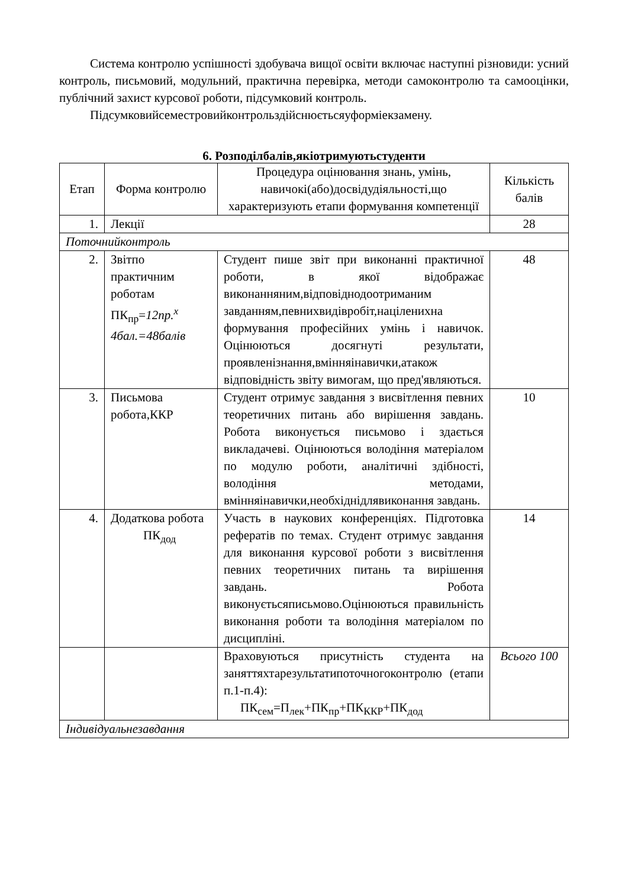Система контролю успішності здобувача вищої освіти включає наступні різновиди: усний контроль, письмовий, модульний, практична перевірка, методи самоконтролю та самооцінки, публічний захист курсової роботи, підсумковий контроль.
Підсумковийсеместровийконтрольздійснюєтьсяуформіекзамену.
6. Розподілбалів,якіотримуютьстуденти
| Етап | Форма контролю | Процедура оцінювання знань, умінь, навичокі(або)досвідудіяльності,що характеризують етапи формування компетенції | Кількість балів |
| 1. | Лекції | | 28 |
| Поточнийконтроль | | | |
| 2. | Звітпо практичним роботам ПК<sub>пр</sub>= 12пр.<sup>x</sup> 4бал.=48балів | Студент пише звіт при виконанні практичної роботи, в якої відображає виконанняним,відповіднодоотриманим завданням,певнихвидівробіт,націленихна формування професійних умінь і навичок. Оцінюються досягнуті результати, проявленізнання,вмінняінавички,атакож відповідність звіту вимогам, що пред'являються. | 48 |
| 3. | Письмова робота,ККР | Студент отримує завдання з висвітлення певних теоретичних питань або вирішення завдань. Робота виконується письмово і здається викладачеві. Оцінюються володіння матеріалом по модулю роботи, аналітичні здібності, володіння методами, вмінняінавички,необхіднідлявиконання завдань. | 10 |
| 4. | Додаткова робота ПК<sub>дод</sub> | Участь в наукових конференціях. Підготовка рефератів по темах. Студент отримує завдання для виконання курсової роботи з висвітлення певних теоретичних питань та вирішення завдань. Робота виконуєтьсяписьмово.Оцінюються правильність виконання роботи та володіння матеріалом по дисципліні. | 14 |
| | | Враховуються присутність студента на заняттяхтарезультатипоточногоконтролю (етапи п.1-п.4): ПК<sub>сем</sub>=П<sub>лек</sub>+ПК<sub>пр</sub>+ПК<sub>ККР</sub>+ПК<sub>дод</sub> | Всього 100 |
| Індивідуальнезавдання | | | |